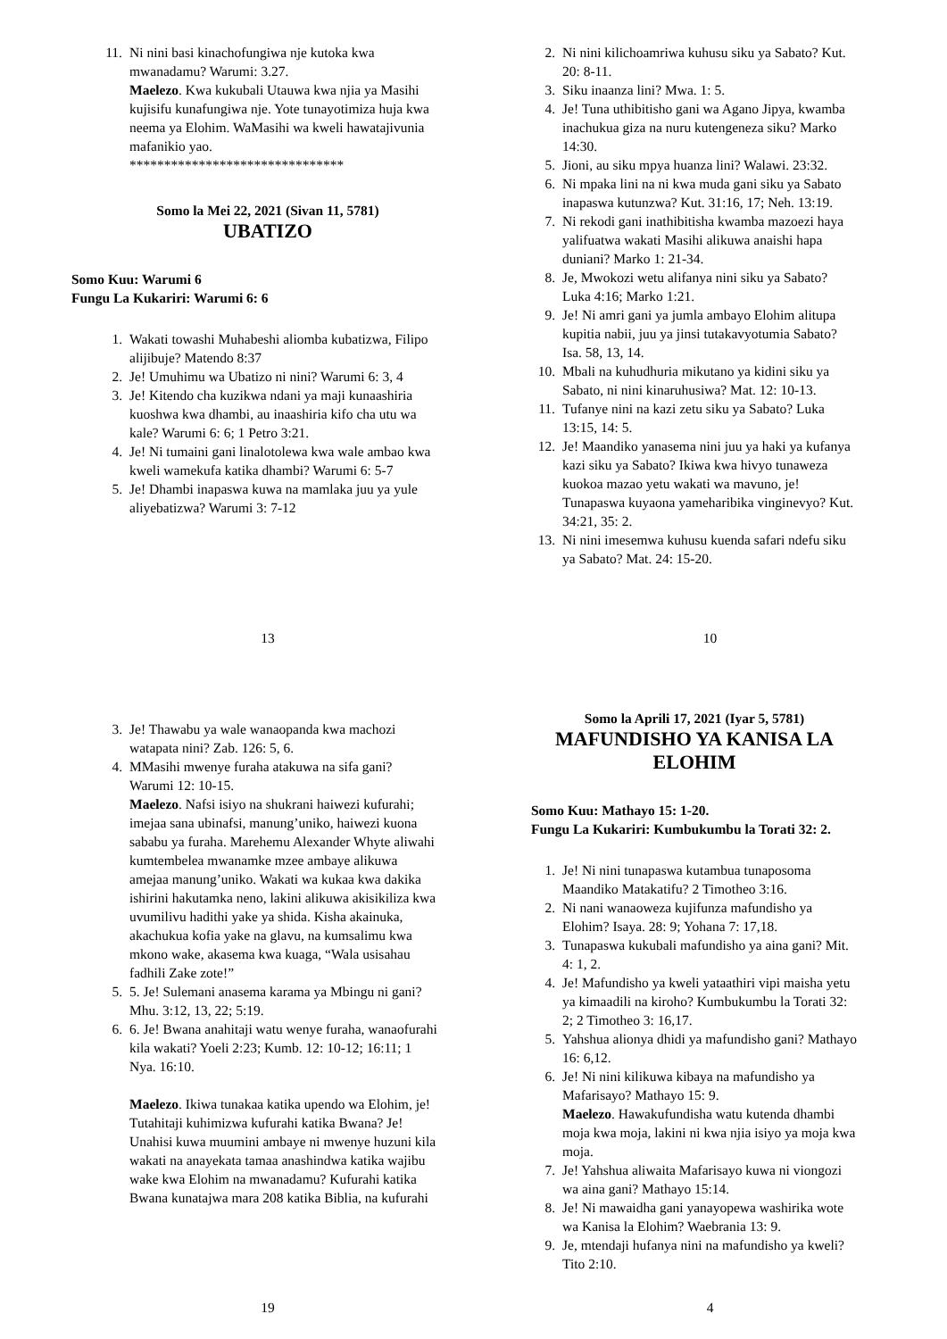11. Ni nini basi kinachofungiwa nje kutoka kwa mwanadamu? Warumi: 3.27.
Maelezo. Kwa kukubali Utauwa kwa njia ya Masihi kujisifu kunafungiwa nje. Yote tunayotimiza huja kwa neema ya Elohim. WaMasihi wa kweli hawatajivunia mafanikio yao.
*******************************
Somo la Mei 22, 2021 (Sivan 11, 5781)
UBATIZO
Somo Kuu: Warumi 6
Fungu La Kukariri: Warumi 6: 6
1. Wakati towashi Muhabeshi aliomba kubatizwa, Filipo alijibuje? Matendo 8:37
2. Je! Umuhimu wa Ubatizo ni nini? Warumi 6: 3, 4
3. Je! Kitendo cha kuzikwa ndani ya maji kunaashiria kuoshwa kwa dhambi, au inaashiria kifo cha utu wa kale? Warumi 6: 6; 1 Petro 3:21.
4. Je! Ni tumaini gani linalotolewa kwa wale ambao kwa kweli wamekufa katika dhambi? Warumi 6: 5-7
5. Je! Dhambi inapaswa kuwa na mamlaka juu ya yule aliyebatizwa? Warumi 3: 7-12
13
2. Ni nini kilichoamriwa kuhusu siku ya Sabato? Kut. 20: 8-11.
3. Siku inaanza lini? Mwa. 1: 5.
4. Je! Tuna uthibitisho gani wa Agano Jipya, kwamba inachukua giza na nuru kutengeneza siku? Marko 14:30.
5. Jioni, au siku mpya huanza lini? Walawi. 23:32.
6. Ni mpaka lini na ni kwa muda gani siku ya Sabato inapaswa kutunzwa? Kut. 31:16, 17; Neh. 13:19.
7. Ni rekodi gani inathibitisha kwamba mazoezi haya yalifuatwa wakati Masihi alikuwa anaishi hapa duniani? Marko 1: 21-34.
8. Je, Mwokozi wetu alifanya nini siku ya Sabato? Luka 4:16; Marko 1:21.
9. Je! Ni amri gani ya jumla ambayo Elohim alitupa kupitia nabii, juu ya jinsi tutakavyotumia Sabato? Isa. 58, 13, 14.
10. Mbali na kuhudhuria mikutano ya kidini siku ya Sabato, ni nini kinaruhusiwa? Mat. 12: 10-13.
11. Tufanye nini na kazi zetu siku ya Sabato? Luka 13:15, 14: 5.
12. Je! Maandiko yanasema nini juu ya haki ya kufanya kazi siku ya Sabato? Ikiwa kwa hivyo tunaweza kuokoa mazao yetu wakati wa mavuno, je! Tunapaswa kuyaona yameharibika vinginevyo? Kut. 34:21, 35: 2.
13. Ni nini imesemwa kuhusu kuenda safari ndefu siku ya Sabato? Mat. 24: 15-20.
10
3. Je! Thawabu ya wale wanaopanda kwa machozi watapata nini? Zab. 126: 5, 6.
4. MMasihi mwenye furaha atakuwa na sifa gani? Warumi 12: 10-15.
Maelezo. Nafsi isiyo na shukrani haiwezi kufurahi; imejaa sana ubinafsi, manung’uniko, haiwezi kuona sababu ya furaha. Marehemu Alexander Whyte aliwahi kumtembelea mwanamke mzee ambaye alikuwa amejaa manung’uniko. Wakati wa kukaa kwa dakika ishirini hakutamka neno, lakini alikuwa akisikiliza kwa uvumilivu hadithi yake ya shida. Kisha akainuka, akachukua kofia yake na glavu, na kumsalimu kwa mkono wake, akasema kwa kuaga, “Wala usisahau fadhili Zake zote!”
5. 5. Je! Sulemani anasema karama ya Mbingu ni gani? Mhu. 3:12, 13, 22; 5:19.
6. 6. Je! Bwana anahitaji watu wenye furaha, wanaofurahi kila wakati? Yoeli 2:23; Kumb. 12: 10-12; 16:11; 1 Nya. 16:10.
Maelezo. Ikiwa tunakaa katika upendo wa Elohim, je! Tutahitaji kuhimizwa kufurahi katika Bwana? Je! Unahisi kuwa muumini ambaye ni mwenye huzuni kila wakati na anayekata tamaa anashindwa katika wajibu wake kwa Elohim na mwanadamu? Kufurahi katika Bwana kunatajwa mara 208 katika Biblia, na kufurahi
19
Somo la Aprili 17, 2021 (Iyar 5, 5781)
MAFUNDISHO YA KANISA LA ELOHIM
Somo Kuu: Mathayo 15: 1-20.
Fungu La Kukariri: Kumbukumbu la Torati 32: 2.
1. Je! Ni nini tunapaswa kutambua tunaposoma Maandiko Matakatifu? 2 Timotheo 3:16.
2. Ni nani wanaoweza kujifunza mafundisho ya Elohim? Isaya. 28: 9; Yohana 7: 17,18.
3. Tunapaswa kukubali mafundisho ya aina gani? Mit. 4: 1, 2.
4. Je! Mafundisho ya kweli yataathiri vipi maisha yetu ya kimaadili na kiroho? Kumbukumbu la Torati 32: 2; 2 Timotheo 3: 16,17.
5. Yahshua alionya dhidi ya mafundisho gani? Mathayo 16: 6,12.
6. Je! Ni nini kilikuwa kibaya na mafundisho ya Mafarisayo? Mathayo 15: 9.
Maelezo. Hawakufundisha watu kutenda dhambi moja kwa moja, lakini ni kwa njia isiyo ya moja kwa moja.
7. Je! Yahshua aliwaita Mafarisayo kuwa ni viongozi wa aina gani? Mathayo 15:14.
8. Je! Ni mawaidha gani yanayopewa washirika wote wa Kanisa la Elohim? Waebrania 13: 9.
9. Je, mtendaji hufanya nini na mafundisho ya kweli? Tito 2:10.
4